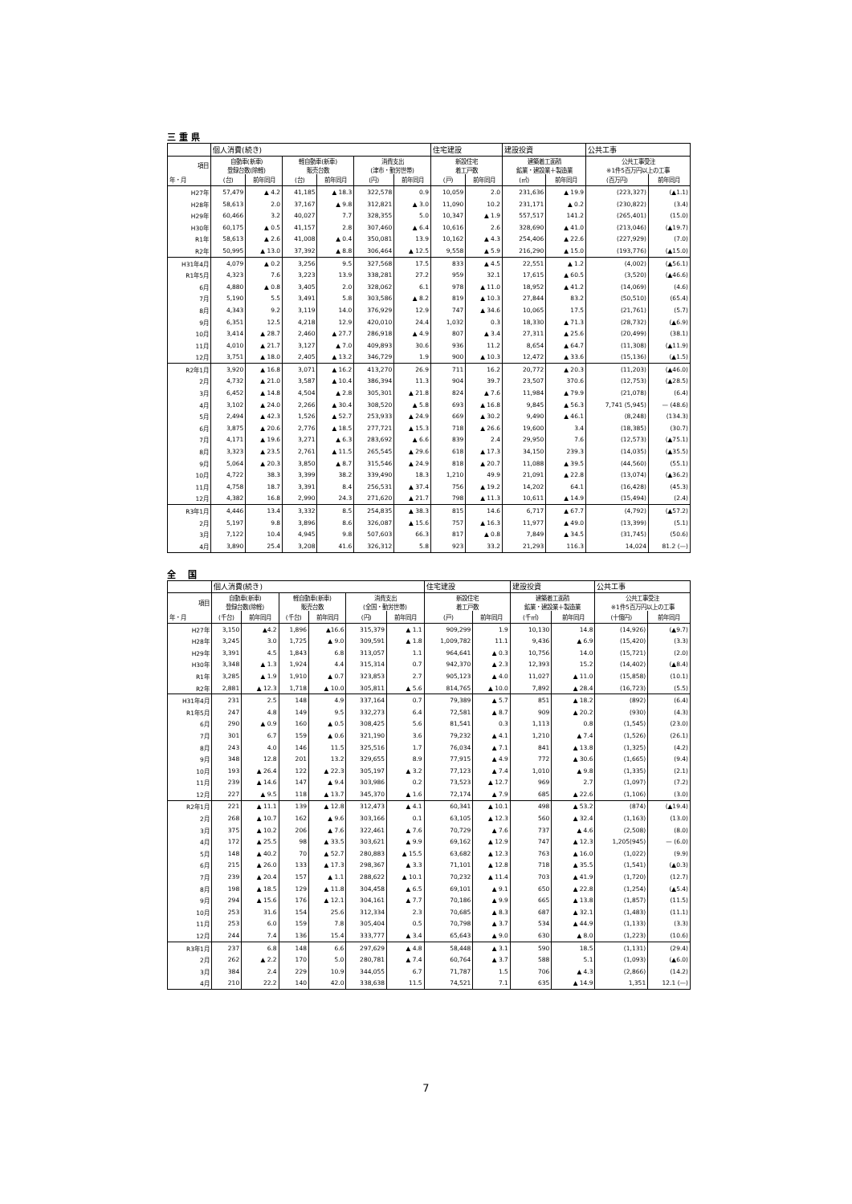三 重 県
| | 個人消費(続き) | | | | | | 住宅建設 | | 建設投資 | | 公共工事 | |
| --- | --- | --- | --- | --- | --- | --- | --- | --- | --- | --- | --- | --- |
| 項目 | 自動車(新車) 登録台数(除軽) | | 軽自動車(新車) 販売台数 | | 消費支出 (津市・勤労世帯) | | 新設住宅 着工戸数 | | 建築着工面積 鉱業・建設業＋製造業 | | 公共工事受注 ※1件5百万円以上の工事 | |
| 年・月 | (台) | 前年同月 | (台) | 前年同月 | (円) | 前年同月 | (戸) | 前年同月 | (㎡) | 前年同月 | (百万円) | 前年同月 |
| H27年 | 57,479 | ▲ 4.2 | 41,185 | ▲ 18.3 | 322,578 | 0.9 | 10,059 | 2.0 | 231,636 | ▲ 19.9 | (223,327) | (▲1.1) |
| H28年 | 58,613 | 2.0 | 37,167 | ▲ 9.8 | 312,821 | ▲ 3.0 | 11,090 | 10.2 | 231,171 | ▲ 0.2 | (230,822) | (3.4) |
| H29年 | 60,466 | 3.2 | 40,027 | 7.7 | 328,355 | 5.0 | 10,347 | ▲ 1.9 | 557,517 | 141.2 | (265,401) | (15.0) |
| H30年 | 60,175 | ▲ 0.5 | 41,157 | 2.8 | 307,460 | ▲ 6.4 | 10,616 | 2.6 | 328,690 | ▲ 41.0 | (213,046) | (▲19.7) |
| R1年 | 58,613 | ▲ 2.6 | 41,008 | ▲ 0.4 | 350,081 | 13.9 | 10,162 | ▲ 4.3 | 254,406 | ▲ 22.6 | (227,929) | (7.0) |
| R2年 | 50,995 | ▲ 13.0 | 37,392 | ▲ 8.8 | 306,464 | ▲ 12.5 | 9,558 | ▲ 5.9 | 216,290 | ▲ 15.0 | (193,776) | (▲15.0) |
| H31年4月 | 4,079 | ▲ 0.2 | 3,256 | 9.5 | 327,568 | 17.5 | 833 | ▲ 4.5 | 22,551 | ▲ 1.2 | (4,002) | (▲56.1) |
| R1年5月 | 4,323 | 7.6 | 3,223 | 13.9 | 338,281 | 27.2 | 959 | 32.1 | 17,615 | ▲ 60.5 | (3,520) | (▲46.6) |
| 6月 | 4,880 | ▲ 0.8 | 3,405 | 2.0 | 328,062 | 6.1 | 978 | ▲ 11.0 | 18,952 | ▲ 41.2 | (14,069) | (4.6) |
| 7月 | 5,190 | 5.5 | 3,491 | 5.8 | 303,586 | ▲ 8.2 | 819 | ▲ 10.3 | 27,844 | 83.2 | (50,510) | (65.4) |
| 8月 | 4,343 | 9.2 | 3,119 | 14.0 | 376,929 | 12.9 | 747 | ▲ 34.6 | 10,065 | 17.5 | (21,761) | (5.7) |
| 9月 | 6,351 | 12.5 | 4,218 | 12.9 | 420,010 | 24.4 | 1,032 | 0.3 | 18,330 | ▲ 71.3 | (28,732) | (▲6.9) |
| 10月 | 3,414 | ▲ 28.7 | 2,460 | ▲ 27.7 | 286,918 | ▲ 4.9 | 807 | ▲ 3.4 | 27,311 | ▲ 25.6 | (20,499) | (38.1) |
| 11月 | 4,010 | ▲ 21.7 | 3,127 | ▲ 7.0 | 409,893 | 30.6 | 936 | 11.2 | 8,654 | ▲ 64.7 | (11,308) | (▲11.9) |
| 12月 | 3,751 | ▲ 18.0 | 2,405 | ▲ 13.2 | 346,729 | 1.9 | 900 | ▲ 10.3 | 12,472 | ▲ 33.6 | (15,136) | (▲1.5) |
| R2年1月 | 3,920 | ▲ 16.8 | 3,071 | ▲ 16.2 | 413,270 | 26.9 | 711 | 16.2 | 20,772 | ▲ 20.3 | (11,203) | (▲46.0) |
| 2月 | 4,732 | ▲ 21.0 | 3,587 | ▲ 10.4 | 386,394 | 11.3 | 904 | 39.7 | 23,507 | 370.6 | (12,753) | (▲28.5) |
| 3月 | 6,452 | ▲ 14.8 | 4,504 | ▲ 2.8 | 305,301 | ▲ 21.8 | 824 | ▲ 7.6 | 11,984 | ▲ 79.9 | (21,078) | (6.4) |
| 4月 | 3,102 | ▲ 24.0 | 2,266 | ▲ 30.4 | 308,520 | ▲ 5.8 | 693 | ▲ 16.8 | 9,845 | ▲ 56.3 | 7,741 (5,945) | — (48.6) |
| 5月 | 2,494 | ▲ 42.3 | 1,526 | ▲ 52.7 | 253,933 | ▲ 24.9 | 669 | ▲ 30.2 | 9,490 | ▲ 46.1 | (8,248) | (134.3) |
| 6月 | 3,875 | ▲ 20.6 | 2,776 | ▲ 18.5 | 277,721 | ▲ 15.3 | 718 | ▲ 26.6 | 19,600 | 3.4 | (18,385) | (30.7) |
| 7月 | 4,171 | ▲ 19.6 | 3,271 | ▲ 6.3 | 283,692 | ▲ 6.6 | 839 | 2.4 | 29,950 | 7.6 | (12,573) | (▲75.1) |
| 8月 | 3,323 | ▲ 23.5 | 2,761 | ▲ 11.5 | 265,545 | ▲ 29.6 | 618 | ▲ 17.3 | 34,150 | 239.3 | (14,035) | (▲35.5) |
| 9月 | 5,064 | ▲ 20.3 | 3,850 | ▲ 8.7 | 315,546 | ▲ 24.9 | 818 | ▲ 20.7 | 11,088 | ▲ 39.5 | (44,560) | (55.1) |
| 10月 | 4,722 | 38.3 | 3,399 | 38.2 | 339,490 | 18.3 | 1,210 | 49.9 | 21,091 | ▲ 22.8 | (13,074) | (▲36.2) |
| 11月 | 4,758 | 18.7 | 3,391 | 8.4 | 256,531 | ▲ 37.4 | 756 | ▲ 19.2 | 14,202 | 64.1 | (16,428) | (45.3) |
| 12月 | 4,382 | 16.8 | 2,990 | 24.3 | 271,620 | ▲ 21.7 | 798 | ▲ 11.3 | 10,611 | ▲ 14.9 | (15,494) | (2.4) |
| R3年1月 | 4,446 | 13.4 | 3,332 | 8.5 | 254,835 | ▲ 38.3 | 815 | 14.6 | 6,717 | ▲ 67.7 | (4,792) | (▲57.2) |
| 2月 | 5,197 | 9.8 | 3,896 | 8.6 | 326,087 | ▲ 15.6 | 757 | ▲ 16.3 | 11,977 | ▲ 49.0 | (13,399) | (5.1) |
| 3月 | 7,122 | 10.4 | 4,945 | 9.8 | 507,603 | 66.3 | 817 | ▲ 0.8 | 7,849 | ▲ 34.5 | (31,745) | (50.6) |
| 4月 | 3,890 | 25.4 | 3,208 | 41.6 | 326,312 | 5.8 | 923 | 33.2 | 21,293 | 116.3 | 14,024 | 81.2 (—) |
全　 国
| | 個人消費(続き) | | | | | | 住宅建設 | | 建設投資 | | 公共工事 | |
| --- | --- | --- | --- | --- | --- | --- | --- | --- | --- | --- | --- | --- |
| 項目 | 自動車(新車) 登録台数(除軽) | | 軽自動車(新車) 販売台数 | | 消費支出 (全国・勤労世帯) | | 新設住宅 着工戸数 | | 建築着工面積 鉱業・建設業＋製造業 | | 公共工事受注 ※1件5百万円以上の工事 | |
| 年・月 | (千台) | 前年同月 | (千台) | 前年同月 | (円) | 前年同月 | (戸) | 前年同月 | (千㎡) | 前年同月 | (十億円) | 前年同月 |
| H27年 | 3,150 | ▲4.2 | 1,896 | ▲16.6 | 315,379 | ▲ 1.1 | 909,299 | 1.9 | 10,130 | 14.8 | (14,926) | (▲9.7) |
| H28年 | 3,245 | 3.0 | 1,725 | ▲ 9.0 | 309,591 | ▲ 1.8 | 1,009,782 | 11.1 | 9,436 | ▲ 6.9 | (15,420) | (3.3) |
| H29年 | 3,391 | 4.5 | 1,843 | 6.8 | 313,057 | 1.1 | 964,641 | ▲ 0.3 | 10,756 | 14.0 | (15,721) | (2.0) |
| H30年 | 3,348 | ▲ 1.3 | 1,924 | 4.4 | 315,314 | 0.7 | 942,370 | ▲ 2.3 | 12,393 | 15.2 | (14,402) | (▲8.4) |
| R1年 | 3,285 | ▲ 1.9 | 1,910 | ▲ 0.7 | 323,853 | 2.7 | 905,123 | ▲ 4.0 | 11,027 | ▲ 11.0 | (15,858) | (10.1) |
| R2年 | 2,881 | ▲ 12.3 | 1,718 | ▲ 10.0 | 305,811 | ▲ 5.6 | 814,765 | ▲ 10.0 | 7,892 | ▲ 28.4 | (16,723) | (5.5) |
| H31年4月 | 231 | 2.5 | 148 | 4.9 | 337,164 | 0.7 | 79,389 | ▲ 5.7 | 851 | ▲ 18.2 | (892) | (6.4) |
| R1年5月 | 247 | 4.8 | 149 | 9.5 | 332,273 | 6.4 | 72,581 | ▲ 8.7 | 909 | ▲ 20.2 | (930) | (4.3) |
| 6月 | 290 | ▲ 0.9 | 160 | ▲ 0.5 | 308,425 | 5.6 | 81,541 | 0.3 | 1,113 | 0.8 | (1,545) | (23.0) |
| 7月 | 301 | 6.7 | 159 | ▲ 0.6 | 321,190 | 3.6 | 79,232 | ▲ 4.1 | 1,210 | ▲ 7.4 | (1,526) | (26.1) |
| 8月 | 243 | 4.0 | 146 | 11.5 | 325,516 | 1.7 | 76,034 | ▲ 7.1 | 841 | ▲ 13.8 | (1,325) | (4.2) |
| 9月 | 348 | 12.8 | 201 | 13.2 | 329,655 | 8.9 | 77,915 | ▲ 4.9 | 772 | ▲ 30.6 | (1,665) | (9.4) |
| 10月 | 193 | ▲ 26.4 | 122 | ▲ 22.3 | 305,197 | ▲ 3.2 | 77,123 | ▲ 7.4 | 1,010 | ▲ 9.8 | (1,335) | (2.1) |
| 11月 | 239 | ▲ 14.6 | 147 | ▲ 9.4 | 303,986 | 0.2 | 73,523 | ▲ 12.7 | 969 | 2.7 | (1,097) | (7.2) |
| 12月 | 227 | ▲ 9.5 | 118 | ▲ 13.7 | 345,370 | ▲ 1.6 | 72,174 | ▲ 7.9 | 685 | ▲ 22.6 | (1,106) | (3.0) |
| R2年1月 | 221 | ▲ 11.1 | 139 | ▲ 12.8 | 312,473 | ▲ 4.1 | 60,341 | ▲ 10.1 | 498 | ▲ 53.2 | (874) | (▲19.4) |
| 2月 | 268 | ▲ 10.7 | 162 | ▲ 9.6 | 303,166 | 0.1 | 63,105 | ▲ 12.3 | 560 | ▲ 32.4 | (1,163) | (13.0) |
| 3月 | 375 | ▲ 10.2 | 206 | ▲ 7.6 | 322,461 | ▲ 7.6 | 70,729 | ▲ 7.6 | 737 | ▲ 4.6 | (2,508) | (8.0) |
| 4月 | 172 | ▲ 25.5 | 98 | ▲ 33.5 | 303,621 | ▲ 9.9 | 69,162 | ▲ 12.9 | 747 | ▲ 12.3 | 1,205(945) | — (6.0) |
| 5月 | 148 | ▲ 40.2 | 70 | ▲ 52.7 | 280,883 | ▲ 15.5 | 63,682 | ▲ 12.3 | 763 | ▲ 16.0 | (1,022) | (9.9) |
| 6月 | 215 | ▲ 26.0 | 133 | ▲ 17.3 | 298,367 | ▲ 3.3 | 71,101 | ▲ 12.8 | 718 | ▲ 35.5 | (1,541) | (▲0.3) |
| 7月 | 239 | ▲ 20.4 | 157 | ▲ 1.1 | 288,622 | ▲ 10.1 | 70,232 | ▲ 11.4 | 703 | ▲ 41.9 | (1,720) | (12.7) |
| 8月 | 198 | ▲ 18.5 | 129 | ▲ 11.8 | 304,458 | ▲ 6.5 | 69,101 | ▲ 9.1 | 650 | ▲ 22.8 | (1,254) | (▲5.4) |
| 9月 | 294 | ▲ 15.6 | 176 | ▲ 12.1 | 304,161 | ▲ 7.7 | 70,186 | ▲ 9.9 | 665 | ▲ 13.8 | (1,857) | (11.5) |
| 10月 | 253 | 31.6 | 154 | 25.6 | 312,334 | 2.3 | 70,685 | ▲ 8.3 | 687 | ▲ 32.1 | (1,483) | (11.1) |
| 11月 | 253 | 6.0 | 159 | 7.8 | 305,404 | 0.5 | 70,798 | ▲ 3.7 | 534 | ▲ 44.9 | (1,133) | (3.3) |
| 12月 | 244 | 7.4 | 136 | 15.4 | 333,777 | ▲ 3.4 | 65,643 | ▲ 9.0 | 630 | ▲ 8.0 | (1,223) | (10.6) |
| R3年1月 | 237 | 6.8 | 148 | 6.6 | 297,629 | ▲ 4.8 | 58,448 | ▲ 3.1 | 590 | 18.5 | (1,131) | (29.4) |
| 2月 | 262 | ▲ 2.2 | 170 | 5.0 | 280,781 | ▲ 7.4 | 60,764 | ▲ 3.7 | 588 | 5.1 | (1,093) | (▲6.0) |
| 3月 | 384 | 2.4 | 229 | 10.9 | 344,055 | 6.7 | 71,787 | 1.5 | 706 | ▲ 4.3 | (2,866) | (14.2) |
| 4月 | 210 | 22.2 | 140 | 42.0 | 338,638 | 11.5 | 74,521 | 7.1 | 635 | ▲ 14.9 | 1,351 | 12.1 (—) |
7